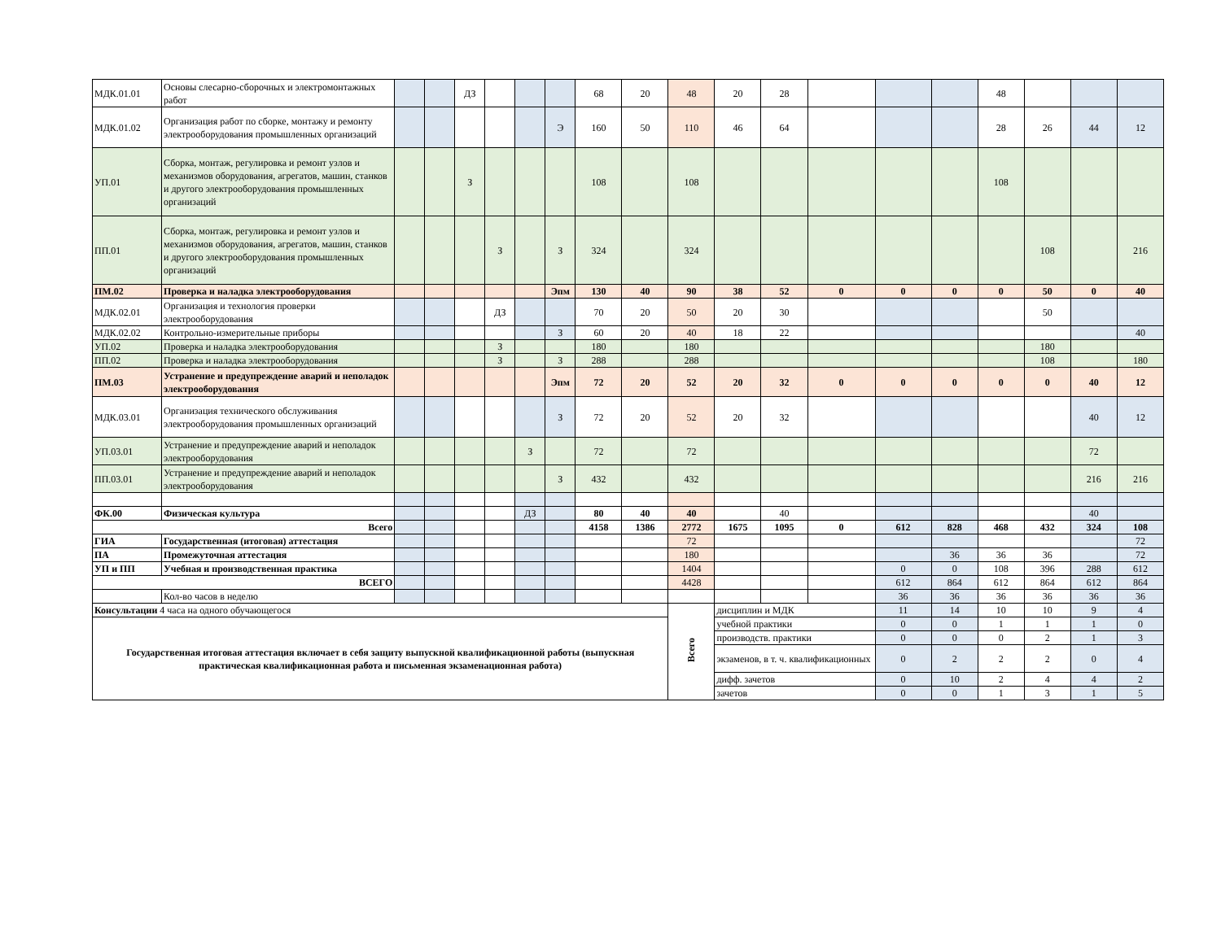| МДК.01.01 | Основы слесарно-сборочных и электромонтажных работ | | | ДЗ | | | | 68 | 20 | 48 | 20 | 28 | | | | 48 | | | |
| МДК.01.02 | Организация работ по сборке, монтажу и ремонту электрооборудования промышленных организаций | | | | | | Э | 160 | 50 | 110 | 46 | 64 | | | | 28 | 26 | 44 | 12 |
| УП.01 | Сборка, монтаж, регулировка и ремонт узлов и механизмов оборудования, агрегатов, машин, станков и другого электрооборудования промышленных организаций | | | З | | | | 108 | | 108 | | | | | | 108 | | | |
| ПП.01 | Сборка, монтаж, регулировка и ремонт узлов и механизмов оборудования, агрегатов, машин, станков и другого электрооборудования промышленных организаций | | | | З | | З | 324 | | 324 | | | | | | | 108 | | 216 |
| ПМ.02 | Проверка и наладка электрооборудования | | | | | | Эпм | 130 | 40 | 90 | 38 | 52 | 0 | 0 | 0 | 0 | 50 | 0 | 40 |
| МДК.02.01 | Организация и технология проверки электрооборудования | | | | ДЗ | | | 70 | 20 | 50 | 20 | 30 | | | | | 50 | | |
| МДК.02.02 | Контрольно-измерительные приборы | | | | | | З | 60 | 20 | 40 | 18 | 22 | | | | | | | 40 |
| УП.02 | Проверка и наладка электрооборудования | | | | З | | | 180 | | 180 | | | | | | | 180 | | |
| ПП.02 | Проверка и наладка электрооборудования | | | | З | | З | 288 | | 288 | | | | | | | 108 | | 180 |
| ПМ.03 | Устранение и предупреждение аварий и неполадок электрооборудования | | | | | | Эпм | 72 | 20 | 52 | 20 | 32 | 0 | 0 | 0 | 0 | 0 | 40 | 12 |
| МДК.03.01 | Организация технического обслуживания электрооборудования промышленных организаций | | | | | | З | 72 | 20 | 52 | 20 | 32 | | | | | | 40 | 12 |
| УП.03.01 | Устранение и предупреждение аварий и неполадок электрооборудования | | | | | З | | 72 | | 72 | | | | | | | | 72 | |
| ПП.03.01 | Устранение и предупреждение аварий и неполадок электрооборудования | | | | | | З | 432 | | 432 | | | | | | | | 216 | 216 |
| ФК.00 | Физическая культура | | | | | ДЗ | | 80 | 40 | 40 | | 40 | | | | | | 40 | |
| Всего | | | | | | | | 4158 | 1386 | 2772 | 1675 | 1095 | 0 | 612 | 828 | 468 | 432 | 324 | 108 |
| ГИА | Государственная (итоговая) аттестация | | | | | | | | | 72 | | | | | | | | | 72 |
| ПА | Промежуточная аттестация | | | | | | | | | 180 | | | | | 36 | 36 | 36 | | 72 |
| УП и ПП | Учебная и производственная практика | | | | | | | | | 1404 | | | | 0 | 0 | 108 | 396 | 288 | 612 |
| ВСЕГО | | | | | | | | | | 4428 | | | | 612 | 864 | 612 | 864 | 612 | 864 |
| | Кол-во часов в неделю | | | | | | | | | | | | | 36 | 36 | 36 | 36 | 36 | 36 |
| Консультации 4 часа на одного обучающегося | | | | | | | | | | Всего | дисциплин и МДК | | | 11 | 14 | 10 | 10 | 9 | 4 |
| Государственная итоговая аттестация включает в себя защиту выпускной квалификационной работы (выпускная практическая квалификационная работа и письменная экзаменационная работа) | | | | | | | | | | | учебной практики | | | 0 | 0 | 1 | 1 | 1 | 0 |
| | | | | | | | | | | | производств. практики | | | 0 | 0 | 0 | 2 | 1 | 3 |
| | | | | | | | | | | | экзаменов, в т. ч. квалификационных | | | 0 | 2 | 2 | 2 | 0 | 4 |
| | | | | | | | | | | | дифф. зачетов | | | 0 | 10 | 2 | 4 | 4 | 2 |
| | | | | | | | | | | | зачетов | | | 0 | 0 | 1 | 3 | 1 | 5 |